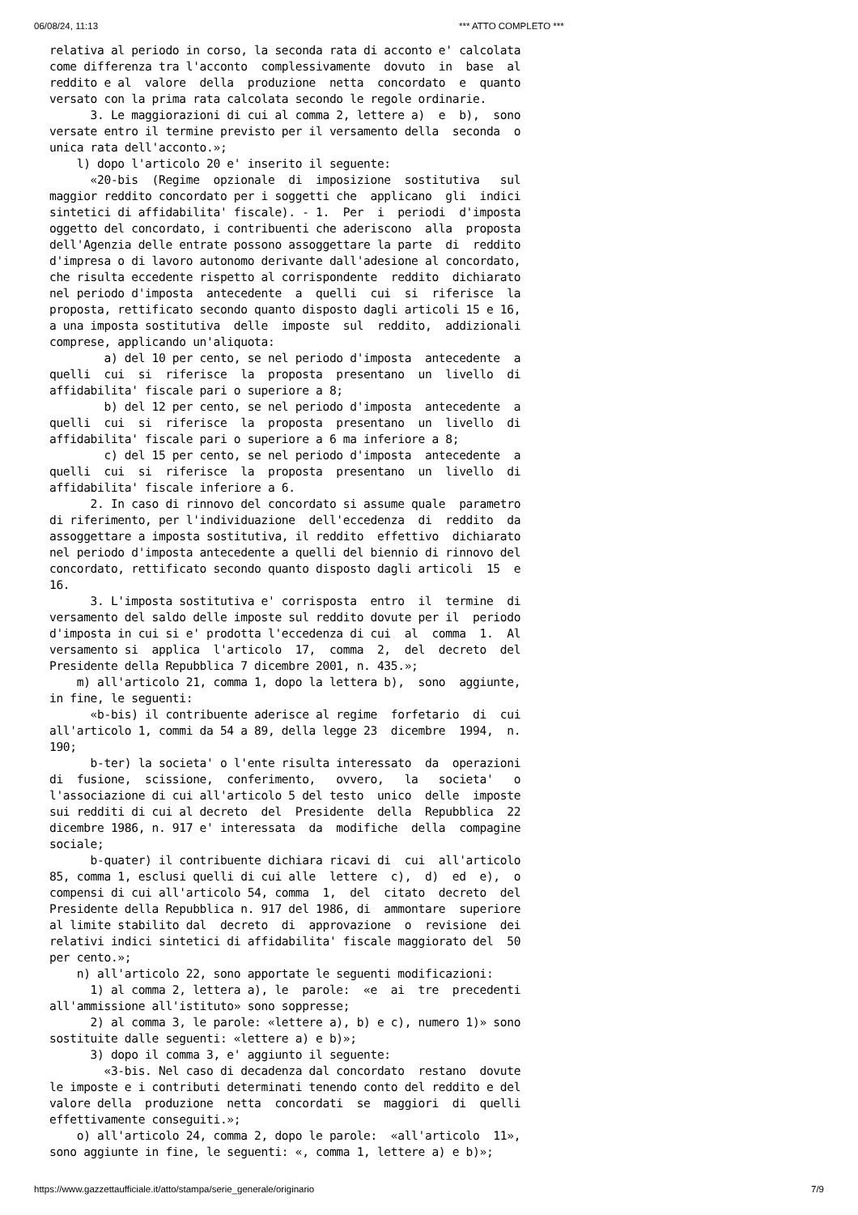06/08/24, 11:13 *** ATTO COMPLETO ***
relativa al periodo in corso, la seconda rata di acconto e' calcolata
come differenza tra l'acconto  complessivamente  dovuto  in  base  al
reddito e al  valore  della  produzione  netta  concordato  e  quanto
versato con la prima rata calcolata secondo le regole ordinarie.
      3. Le maggiorazioni di cui al comma 2, lettere a)  e  b),  sono
versate entro il termine previsto per il versamento della  seconda  o
unica rata dell'acconto.»;
    l) dopo l'articolo 20 e' inserito il seguente:
      «20-bis  (Regime  opzionale  di  imposizione  sostitutiva   sul
maggior reddito concordato per i soggetti che  applicano  gli  indici
sintetici di affidabilita' fiscale). - 1.  Per  i  periodi  d'imposta
oggetto del concordato, i contribuenti che aderiscono  alla  proposta
dell'Agenzia delle entrate possono assoggettare la parte  di  reddito
d'impresa o di lavoro autonomo derivante dall'adesione al concordato,
che risulta eccedente rispetto al corrispondente  reddito  dichiarato
nel periodo d'imposta  antecedente  a  quelli  cui  si  riferisce  la
proposta, rettificato secondo quanto disposto dagli articoli 15 e 16,
a una imposta sostitutiva  delle  imposte  sul  reddito,  addizionali
comprese, applicando un'aliquota:
        a) del 10 per cento, se nel periodo d'imposta  antecedente  a
quelli  cui  si  riferisce  la  proposta  presentano  un  livello  di
affidabilita' fiscale pari o superiore a 8;
        b) del 12 per cento, se nel periodo d'imposta  antecedente  a
quelli  cui  si  riferisce  la  proposta  presentano  un  livello  di
affidabilita' fiscale pari o superiore a 6 ma inferiore a 8;
        c) del 15 per cento, se nel periodo d'imposta  antecedente  a
quelli  cui  si  riferisce  la  proposta  presentano  un  livello  di
affidabilita' fiscale inferiore a 6.
      2. In caso di rinnovo del concordato si assume quale  parametro
di riferimento, per l'individuazione  dell'eccedenza  di  reddito  da
assoggettare a imposta sostitutiva, il reddito  effettivo  dichiarato
nel periodo d'imposta antecedente a quelli del biennio di rinnovo del
concordato, rettificato secondo quanto disposto dagli articoli  15  e
16.
      3. L'imposta sostitutiva e' corrisposta  entro  il  termine  di
versamento del saldo delle imposte sul reddito dovute per il  periodo
d'imposta in cui si e' prodotta l'eccedenza di cui  al  comma  1.  Al
versamento si  applica  l'articolo  17,  comma  2,  del  decreto  del
Presidente della Repubblica 7 dicembre 2001, n. 435.»;
    m) all'articolo 21, comma 1, dopo la lettera b),  sono  aggiunte,
in fine, le seguenti:
      «b-bis) il contribuente aderisce al regime  forfetario  di  cui
all'articolo 1, commi da 54 a 89, della legge 23  dicembre  1994,  n.
190;
      b-ter) la societa' o l'ente risulta interessato  da  operazioni
di  fusione,  scissione,  conferimento,   ovvero,   la   societa'   o
l'associazione di cui all'articolo 5 del testo  unico  delle  imposte
sui redditi di cui al decreto  del  Presidente  della  Repubblica  22
dicembre 1986, n. 917 e' interessata  da  modifiche  della  compagine
sociale;
      b-quater) il contribuente dichiara ricavi di  cui  all'articolo
85, comma 1, esclusi quelli di cui alle  lettere  c),  d)  ed  e),  o
compensi di cui all'articolo 54, comma  1,  del  citato  decreto  del
Presidente della Repubblica n. 917 del 1986, di  ammontare  superiore
al limite stabilito dal  decreto  di  approvazione  o  revisione  dei
relativi indici sintetici di affidabilita' fiscale maggiorato del  50
per cento.»;
    n) all'articolo 22, sono apportate le seguenti modificazioni:
      1) al comma 2, lettera a), le  parole:  «e  ai  tre  precedenti
all'ammissione all'istituto» sono soppresse;
      2) al comma 3, le parole: «lettere a), b) e c), numero 1)» sono
sostituite dalle seguenti: «lettere a) e b)»;
      3) dopo il comma 3, e' aggiunto il seguente:
        «3-bis. Nel caso di decadenza dal concordato  restano  dovute
le imposte e i contributi determinati tenendo conto del reddito e del
valore della  produzione  netta  concordati  se  maggiori  di  quelli
effettivamente conseguiti.»;
    o) all'articolo 24, comma 2, dopo le parole:  «all'articolo  11»,
sono aggiunte in fine, le seguenti: «, comma 1, lettere a) e b)»;
https://www.gazzettaufficiale.it/atto/stampa/serie_generale/originario 7/9